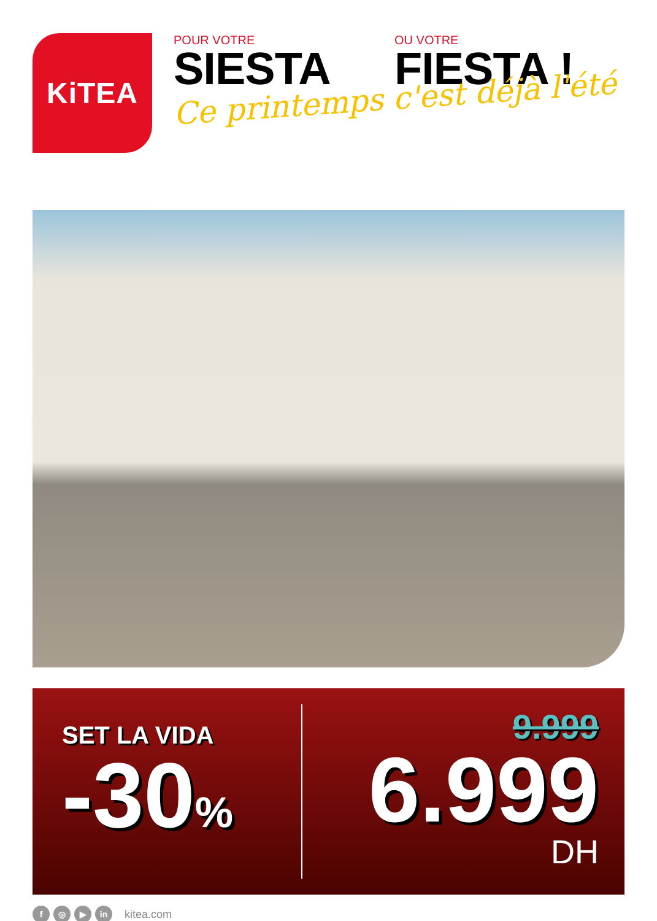KiTEA
POUR VOTRE
SIESTA
OU VOTRE
FIESTA !
Ce printemps c'est déjà l'été
SET LA VIDA
-30%
9.999
6.999
DH
f ◎ ▶ in kitea.com